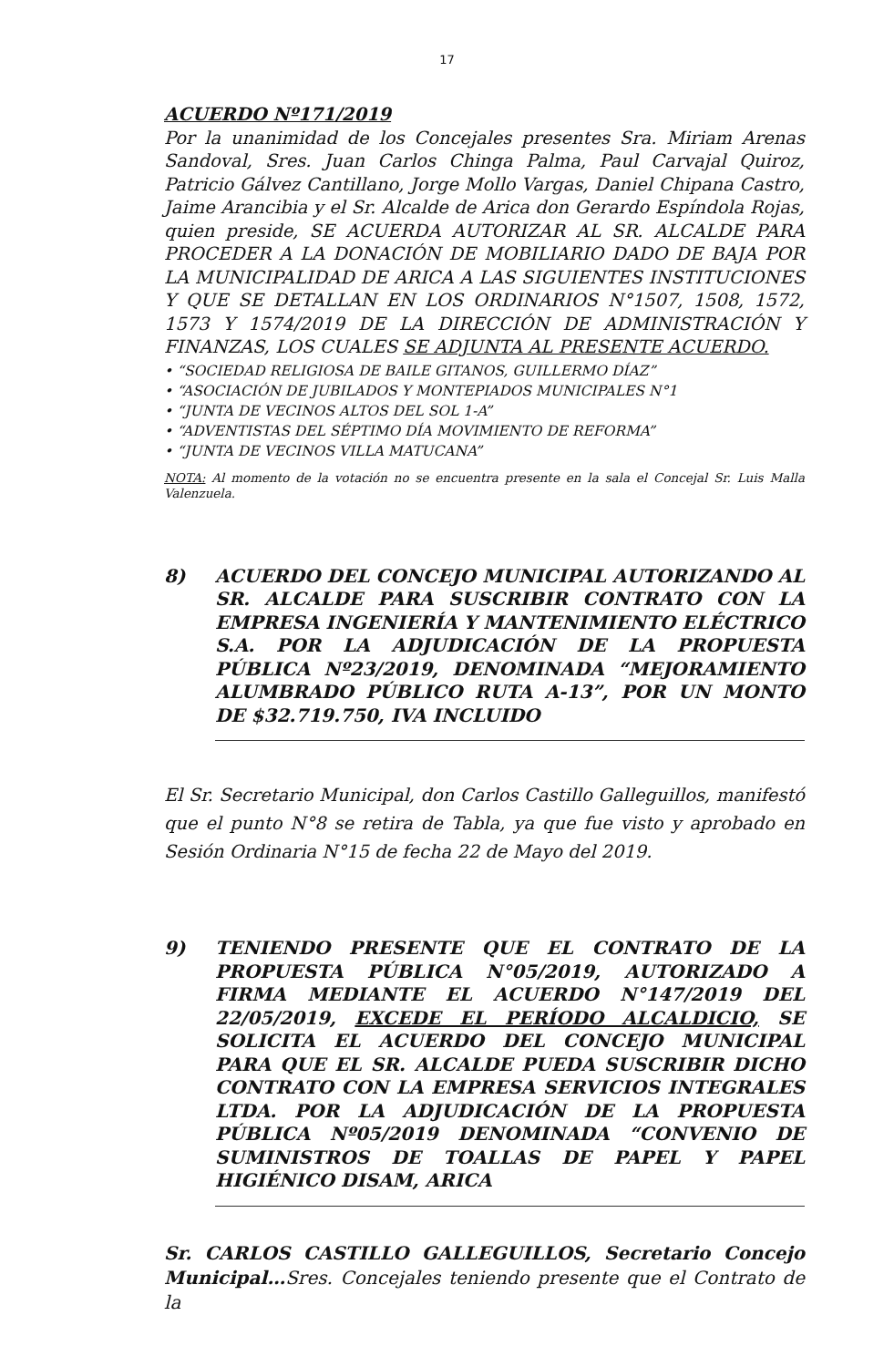17
ACUERDO Nº171/2019
Por la unanimidad de los Concejales presentes Sra. Miriam Arenas Sandoval, Sres. Juan Carlos Chinga Palma, Paul Carvajal Quiroz, Patricio Gálvez Cantillano, Jorge Mollo Vargas, Daniel Chipana Castro, Jaime Arancibia y el Sr. Alcalde de Arica don Gerardo Espíndola Rojas, quien preside, SE ACUERDA AUTORIZAR AL SR. ALCALDE PARA PROCEDER A LA DONACIÓN DE MOBILIARIO DADO DE BAJA POR LA MUNICIPALIDAD DE ARICA A LAS SIGUIENTES INSTITUCIONES Y QUE SE DETALLAN EN LOS ORDINARIOS N°1507, 1508, 1572, 1573 Y 1574/2019 DE LA DIRECCIÓN DE ADMINISTRACIÓN Y FINANZAS, LOS CUALES SE ADJUNTA AL PRESENTE ACUERDO.
• “SOCIEDAD RELIGIOSA DE BAILE GITANOS, GUILLERMO DÍAZ”
• “ASOCIACIÓN DE JUBILADOS Y MONTEPIADOS MUNICIPALES N°1
• “JUNTA DE VECINOS ALTOS DEL SOL 1-A”
• “ADVENTISTAS DEL SÉPTIMO DÍA MOVIMIENTO DE REFORMA”
• “JUNTA DE VECINOS VILLA MATUCANA”
NOTA: Al momento de la votación no se encuentra presente en la sala el Concejal Sr. Luis Malla Valenzuela.
8) ACUERDO DEL CONCEJO MUNICIPAL AUTORIZANDO AL SR. ALCALDE PARA SUSCRIBIR CONTRATO CON LA EMPRESA INGENIERÍA Y MANTENIMIENTO ELÉCTRICO S.A. POR LA ADJUDICACIÓN DE LA PROPUESTA PÚBLICA Nº23/2019, DENOMINADA “MEJORAMIENTO ALUMBRADO PÚBLICO RUTA A-13”, POR UN MONTO DE $32.719.750, IVA INCLUIDO
El Sr. Secretario Municipal, don Carlos Castillo Galleguillos, manifestó que el punto N°8 se retira de Tabla, ya que fue visto y aprobado en Sesión Ordinaria N°15 de fecha 22 de Mayo del 2019.
9) TENIENDO PRESENTE QUE EL CONTRATO DE LA PROPUESTA PÚBLICA N°05/2019, AUTORIZADO A FIRMA MEDIANTE EL ACUERDO N°147/2019 DEL 22/05/2019, EXCEDE EL PERÍODO ALCALDICIO, SE SOLICITA EL ACUERDO DEL CONCEJO MUNICIPAL PARA QUE EL SR. ALCALDE PUEDA SUSCRIBIR DICHO CONTRATO CON LA EMPRESA SERVICIOS INTEGRALES LTDA. POR LA ADJUDICACIÓN DE LA PROPUESTA PÚBLICA Nº05/2019 DENOMINADA “CONVENIO DE SUMINISTROS DE TOALLAS DE PAPEL Y PAPEL HIGIÉNICO DISAM, ARICA
Sr. CARLOS CASTILLO GALLEGUILLOS, Secretario Concejo Municipal…Sres. Concejales teniendo presente que el Contrato de la